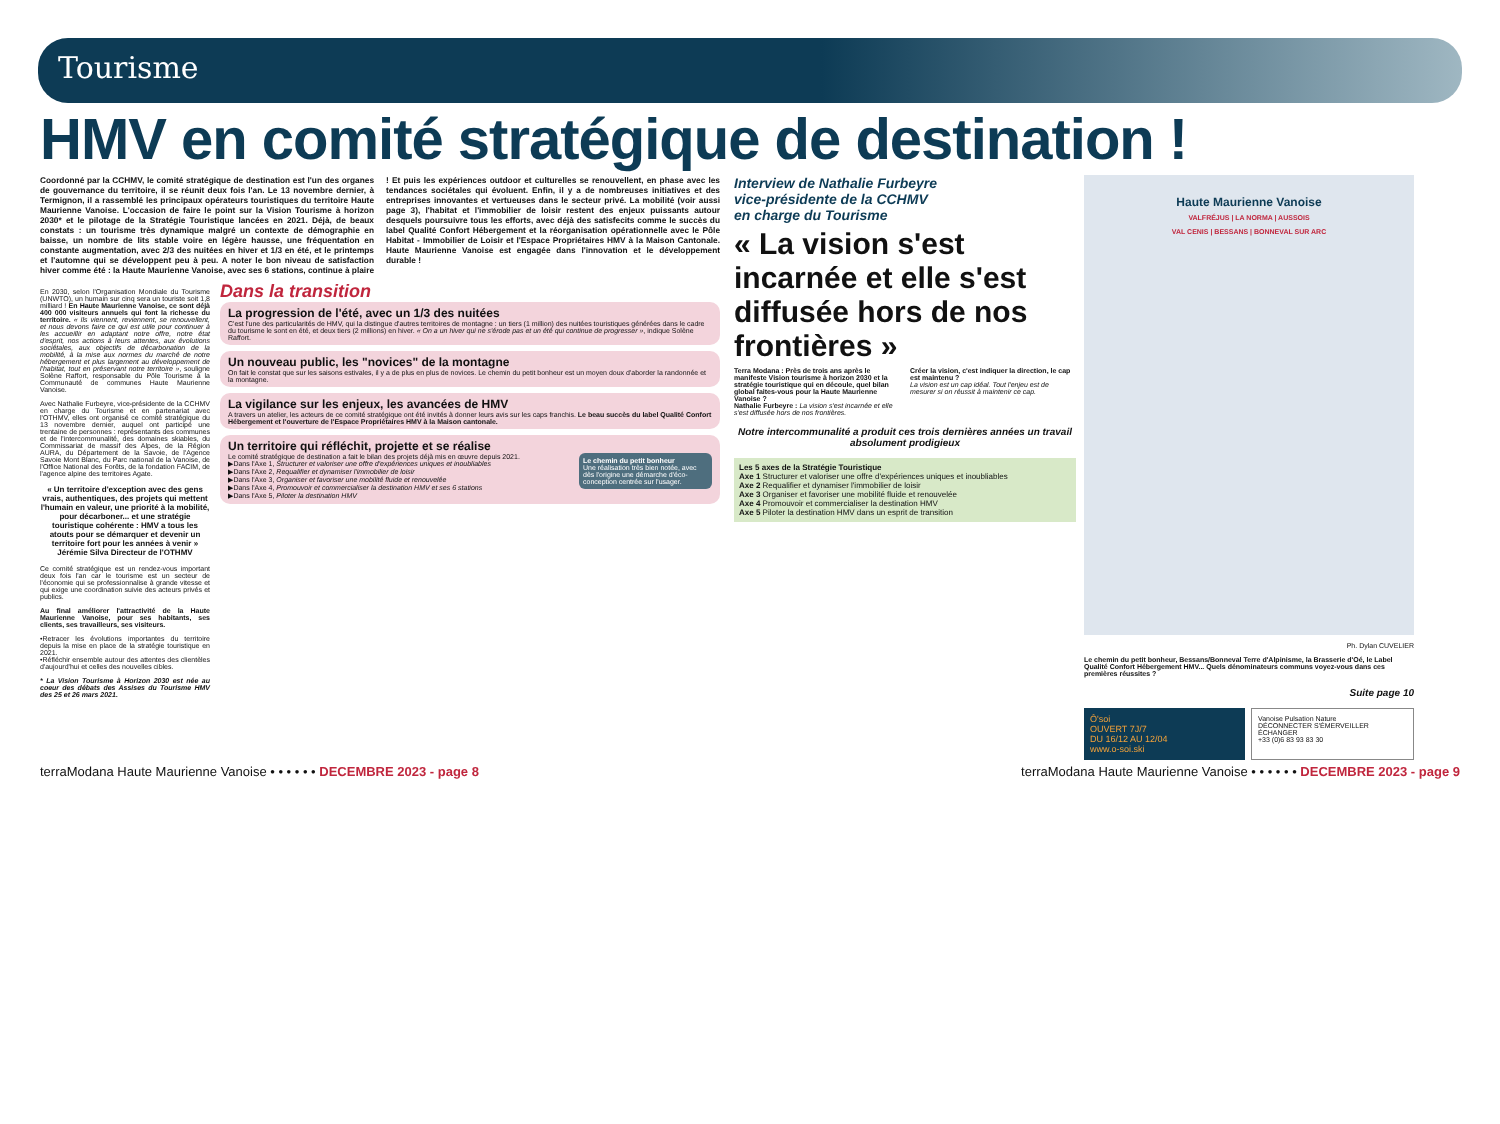Tourisme
HMV en comité stratégique de destination !
Coordonné par la CCHMV, le comité stratégique de destination est l'un des organes de gouvernance du territoire, il se réunit deux fois l'an. Le 13 novembre dernier, à Termignon, il a rassemblé les principaux opérateurs touristiques du territoire Haute Maurienne Vanoise. L'occasion de faire le point sur la Vision Tourisme à horizon 2030* et le pilotage de la Stratégie Touristique lancées en 2021. Déjà, de beaux constats : un tourisme très dynamique malgré un contexte de démographie en baisse, un nombre de lits stable voire en légère hausse, une fréquentation en constante augmentation, avec 2/3 des nuitées en hiver et 1/3 en été, et le printemps et l'automne qui se développent peu à peu. A noter le bon niveau de satisfaction hiver comme été : la Haute Maurienne Vanoise, avec ses 6 stations, continue à plaire ! Et puis les expériences outdoor et culturelles se renouvellent, en phase avec les tendances sociétales qui évoluent. Enfin, il y a de nombreuses initiatives et des entreprises innovantes et vertueuses dans le secteur privé. La mobilité (voir aussi page 3), l'habitat et l'immobilier de loisir restent des enjeux puissants autour desquels poursuivre tous les efforts, avec déjà des satisfecits comme le succès du label Qualité Confort Hébergement et la réorganisation opérationnelle avec le Pôle Habitat - Immobilier de Loisir et l'Espace Propriétaires HMV à la Maison Cantonale. Haute Maurienne Vanoise est engagée dans l'innovation et le développement durable !
En 2030, selon l'Organisation Mondiale du Tourisme (UNWTO), un humain sur cinq sera un touriste soit 1,8 milliard ! En Haute Maurienne Vanoise, ce sont déjà 400 000 visiteurs annuels qui font la richesse du territoire. « Ils viennent, reviennent, se renouvellent, et nous devons faire ce qui est utile pour continuer à les accueillir en adaptant notre offre, notre état d'esprit, nos actions à leurs attentes, aux évolutions sociétales, aux objectifs de décarbonation de la mobilité, à la mise aux normes du marché de notre hébergement et plus largement au développement de l'habitat, tout en préservant notre territoire », souligne Solène Raffort, responsable du Pôle Tourisme à la Communauté de communes Haute Maurienne Vanoise.
Avec Nathalie Furbeyre, vice-présidente de la CCHMV en charge du Tourisme et en partenariat avec l'OTHMV, elles ont organisé ce comité stratégique du 13 novembre dernier, auquel ont participé une trentaine de personnes : représentants des communes et de l'intercommunalité, des domaines skiables, du Commissariat de massif des Alpes, de la Région AURA, du Département de la Savoie, de l'Agence Savoie Mont Blanc, du Parc national de la Vanoise, de l'Office National des Forêts, de la fondation FACIM, de l'agence alpine des territoires Agate.
« Un territoire d'exception avec des gens vrais, authentiques, des projets qui mettent l'humain en valeur, une priorité à la mobilité, pour décarboner... et une stratégie touristique cohérente : HMV a tous les atouts pour se démarquer et devenir un territoire fort pour les années à venir »
Jérémie Silva Directeur de l'OTHMV
Ce comité stratégique est un rendez-vous important deux fois l'an car le tourisme est un secteur de l'économie qui se professionnalise à grande vitesse et qui exige une coordination suivie des acteurs privés et publics.
Au final améliorer l'attractivité de la Haute Maurienne Vanoise, pour ses habitants, ses clients, ses travailleurs, ses visiteurs.
•Retracer les évolutions importantes du territoire depuis la mise en place de la stratégie touristique en 2021.
•Réfléchir ensemble autour des attentes des clientèles d'aujourd'hui et celles des nouvelles cibles.
* La Vision Tourisme à Horizon 2030 est née au coeur des débats des Assises du Tourisme HMV des 25 et 26 mars 2021.
Dans la transition
La progression de l'été, avec un 1/3 des nuitées
C'est l'une des particularités de HMV, qui la distingue d'autres territoires de montagne : un tiers (1 million) des nuitées touristiques générées dans le cadre du tourisme le sont en été, et deux tiers (2 millions) en hiver. « On a un hiver qui ne s'érode pas et un été qui continue de progresser », indique Solène Raffort.
Un nouveau public, les "novices" de la montagne
On fait le constat que sur les saisons estivales, il y a de plus en plus de novices. Le chemin du petit bonheur est un moyen doux d'aborder la randonnée et la montagne.
La vigilance sur les enjeux, les avancées de HMV
A travers un atelier, les acteurs de ce comité stratégique ont été invités à donner leurs avis sur les caps franchis. Le beau succès du label Qualité Confort Hébergement et l'ouverture de l'Espace Propriétaires HMV à la Maison cantonale.
Un territoire qui réfléchit, projette et se réalise
Le chemin du petit bonheur
Une réalisation très bien notée, avec dès l'origine une démarche d'éco-conception centrée sur l'usager.
Le comité stratégique de destination a fait le bilan des projets déjà mis en œuvre depuis 2021.
▶Dans l'Axe 1, Structurer et valoriser une offre d'expériences uniques et inoubliables
▶Dans l'Axe 2, Requalifier et dynamiser l'immobilier de loisir
▶Dans l'Axe 3, Organiser et favoriser une mobilité fluide et renouvelée
▶Dans l'Axe 4, Promouvoir et commercialiser la destination HMV et ses 6 stations
▶Dans l'Axe 5, Piloter la destination HMV
Interview de Nathalie Furbeyre
vice-présidente de la CCHMV
en charge du Tourisme
« La vision s'est incarnée et elle s'est diffusée hors de nos frontières »
Terra Modana : Près de trois ans après le manifeste Vision tourisme à horizon 2030 et la stratégie touristique qui en découle, quel bilan global faites-vous pour la Haute Maurienne Vanoise ?
Nathalie Furbeyre : La vision s'est incarnée et elle s'est diffusée hors de nos frontières.
Créer la vision, c'est indiquer la direction, le cap est maintenu ?
La vision est un cap idéal. Tout l'enjeu est de mesurer si on réussit à maintenir ce cap.
Notre intercommunalité a produit ces trois dernières années un travail absolument prodigieux
Les 5 axes de la Stratégie Touristique
Axe 1 Structurer et valoriser une offre d'expériences uniques et inoubliables
Axe 2 Requalifier et dynamiser l'immobilier de loisir
Axe 3 Organiser et favoriser une mobilité fluide et renouvelée
Axe 4 Promouvoir et commercialiser la destination HMV
Axe 5 Piloter la destination HMV dans un esprit de transition
Haute Maurienne Vanoise
VALFRÉJUS | LA NORMA | AUSSOIS
VAL CENIS | BESSANS | BONNEVAL SUR ARC
Ph. Dylan CUVELIER
Le chemin du petit bonheur, Bessans/Bonneval Terre d'Alpinisme, la Brasserie d'Oé, le Label Qualité Confort Hébergement HMV... Quels dénominateurs communs voyez-vous dans ces premières réussites ?
Suite page 10
Ô'soi
OUVERT 7J/7
DU 16/12 AU 12/04
www.o-soi.ski
Vanoise Pulsation Nature
DÉCONNECTER S'ÉMERVEILLER ÉCHANGER
+33 (0)6 83 93 83 30
terraModana Haute Maurienne Vanoise • • • • • • DECEMBRE 2023 - page 8 terraModana Haute Maurienne Vanoise • • • • • • DECEMBRE 2023 - page 9